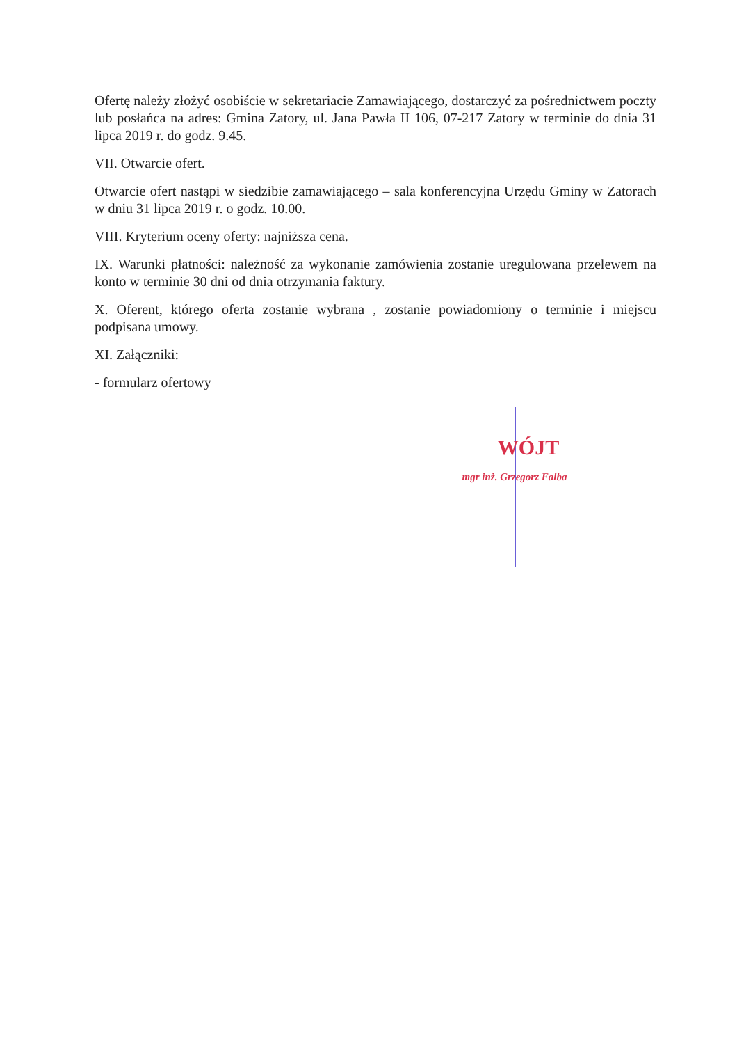Ofertę należy złożyć osobiście w sekretariacie Zamawiającego, dostarczyć za pośrednictwem poczty lub posłańca na adres: Gmina Zatory, ul. Jana Pawła II 106, 07-217 Zatory w terminie do dnia 31 lipca 2019 r. do godz. 9.45.
VII. Otwarcie ofert.
Otwarcie ofert nastąpi w siedzibie zamawiającego – sala konferencyjna Urzędu Gminy w Zatorach w dniu 31 lipca 2019 r. o godz. 10.00.
VIII. Kryterium oceny oferty: najniższa cena.
IX. Warunki płatności: należność za wykonanie zamówienia zostanie uregulowana przelewem na konto w terminie 30 dni od dnia otrzymania faktury.
X. Oferent, którego oferta zostanie wybrana , zostanie powiadomiony o terminie i miejscu podpisana umowy.
XI. Załączniki:
- formularz ofertowy
WÓJT
mgr inż. Grzegorz Falba